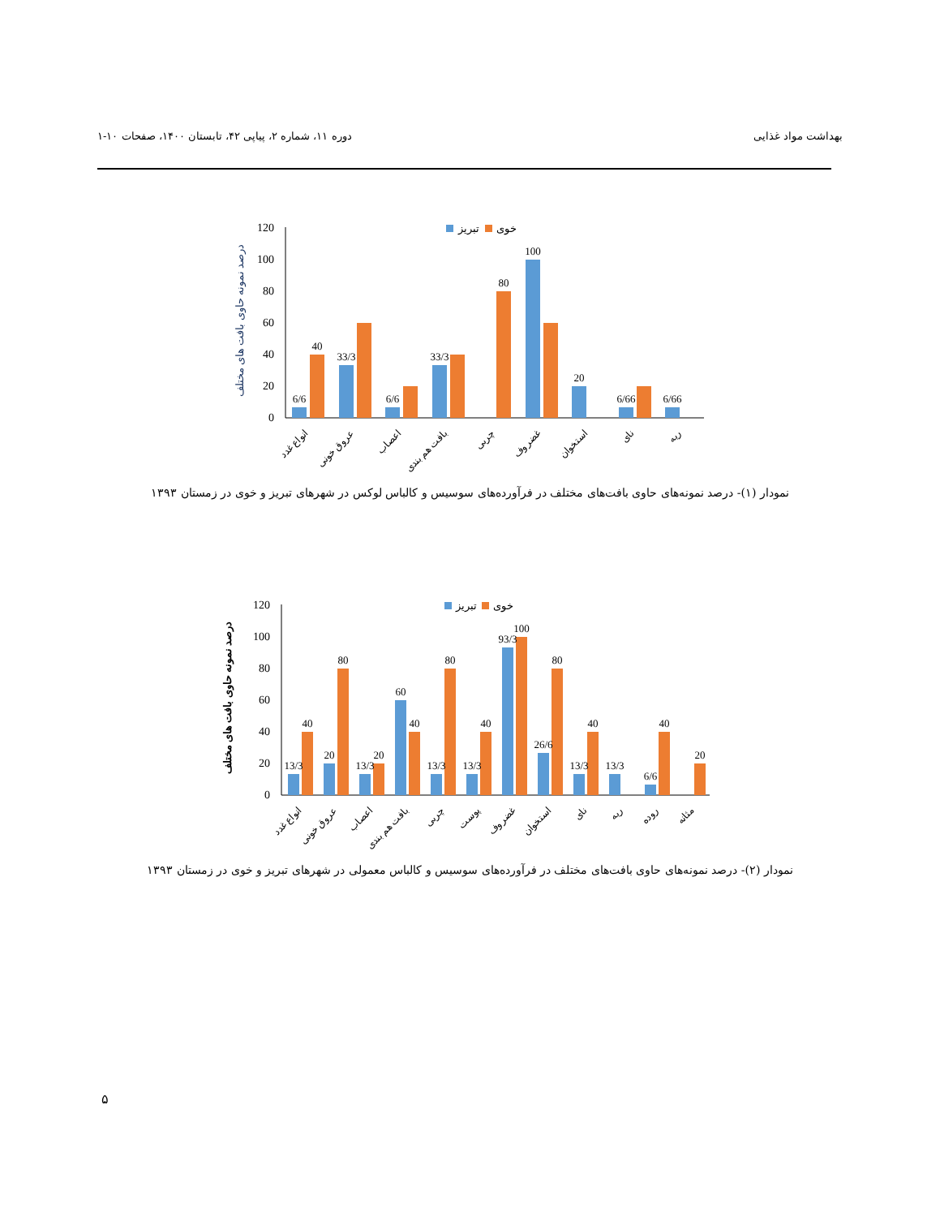بهداشت مواد غذایی دوره ۱۱، شماره ۲، پیاپی ۴۲، تابستان ۱۴۰۰، صفحات ۱۰-۱
120
100
80
60
40
20
0
درصد نمونه حاوی بافت های مختلف
تبریز
خوی
6/6
40
33/3
6/6
33/3
80
100
20
6/66
6/66
انواع غدد
عروق خونی
اعصاب
بافت هم بندی
چربی
غضروف
استخوان
نای
ریه
نمودار (۱)- درصد نمونه‌های حاوی بافت‌های مختلف در فرآورده‌های سوسیس و کالباس لوکس در شهرهای تبریز و خوی در زمستان ۱۳۹۳
120
100
80
60
40
20
0
درصد نمونه حاوی بافت های مختلف
تبریز
خوی
13/3
40
20
80
13/3
20
60
40
13/3
80
13/3
40
93/3
100
26/6
80
13/3
40
13/3
6/6
40
20
انواع غدد
عروق خونی
اعصاب
بافت هم بندی
چربی
پوست
غضروف
استخوان
نای
ریه
روده
مثانه
نمودار (۲)- درصد نمونه‌های حاوی بافت‌های مختلف در فرآورده‌های سوسیس و کالباس معمولی در شهرهای تبریز و خوی در زمستان ۱۳۹۳
۵